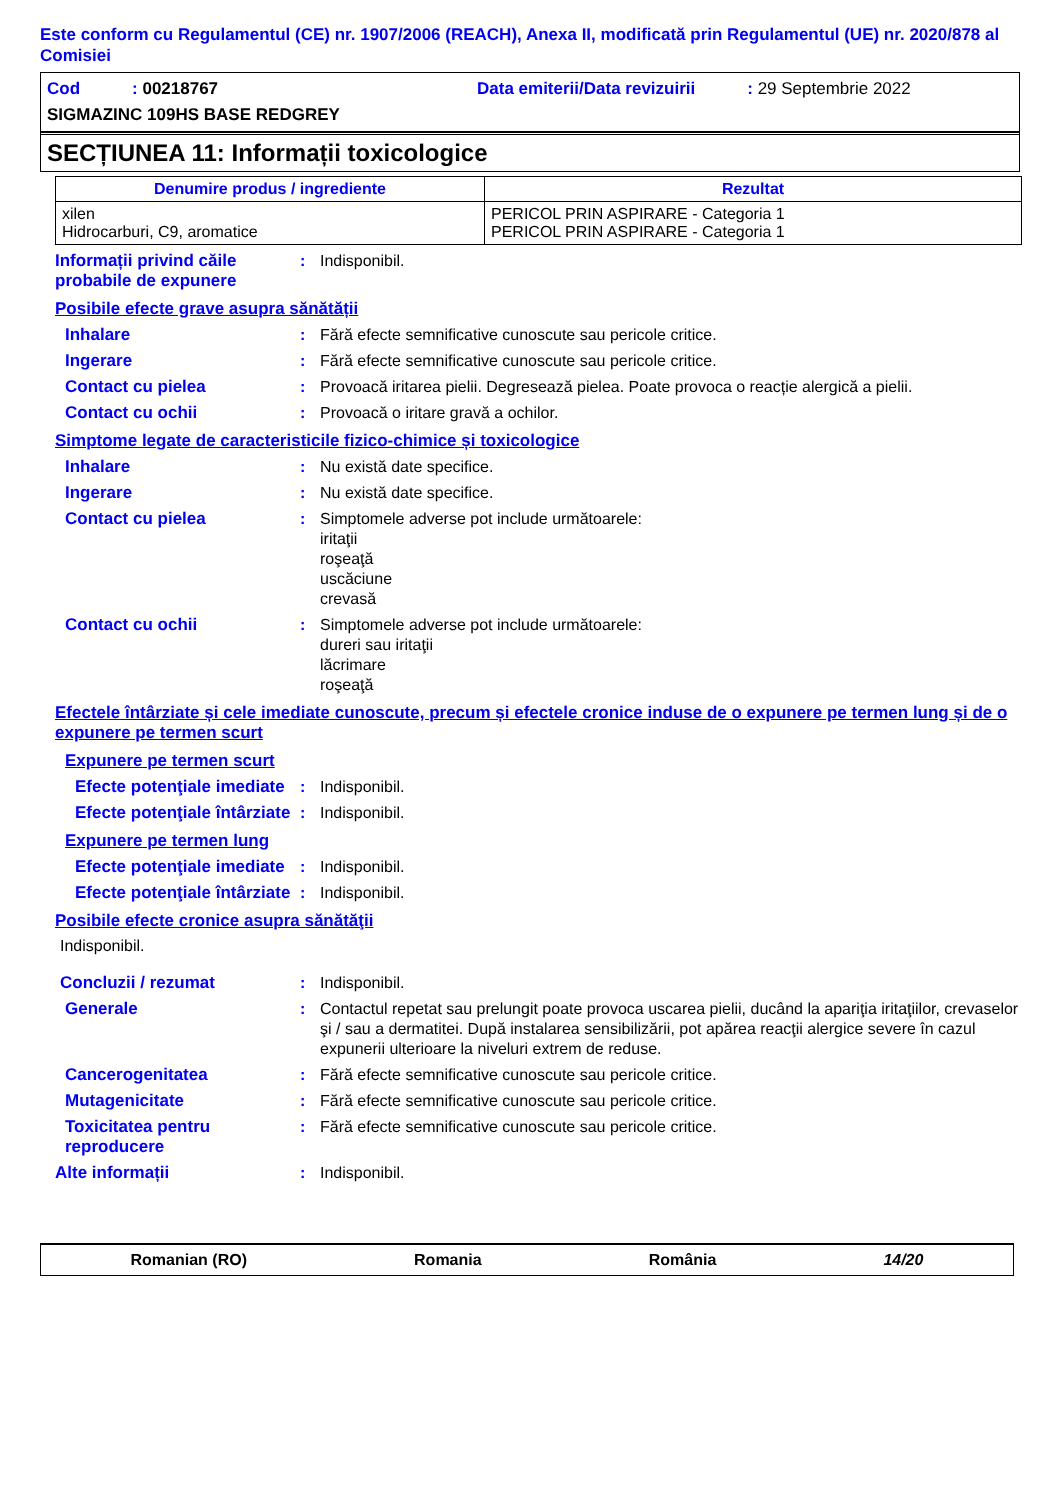Este conform cu Regulamentul (CE) nr. 1907/2006 (REACH), Anexa II, modificată prin Regulamentul (UE) nr. 2020/878 al Comisiei
Cod : 00218767
Data emiterii/Data revizuirii : 29 Septembrie 2022
SIGMAZINC 109HS BASE REDGREY
SECȚIUNEA 11: Informații toxicologice
| Denumire produs / ingrediente | Rezultat |
| --- | --- |
| xilen Hidrocarburi, C9, aromatice | PERICOL PRIN ASPIRARE - Categoria 1 PERICOL PRIN ASPIRARE - Categoria 1 |
Informații privind căile probabile de expunere
: Indisponibil.
Posibile efecte grave asupra sănătății
Inhalare : Fără efecte semnificative cunoscute sau pericole critice.
Ingerare : Fără efecte semnificative cunoscute sau pericole critice.
Contact cu pielea : Provoacă iritarea pielii. Degresează pielea. Poate provoca o reacție alergică a pielii.
Contact cu ochii : Provoacă o iritare gravă a ochilor.
Simptome legate de caracteristicile fizico-chimice și toxicologice
Inhalare : Nu există date specifice.
Ingerare : Nu există date specifice.
Contact cu pielea : Simptomele adverse pot include următoarele:
iritaţii
roşeaţă
uscăciune
crevasă
Contact cu ochii : Simptomele adverse pot include următoarele:
dureri sau iritaţii
lăcrimare
roşeaţă
Efectele întârziate și cele imediate cunoscute, precum și efectele cronice induse de o expunere pe termen lung și de o expunere pe termen scurt
Expunere pe termen scurt
Efecte potenţiale imediate
: Indisponibil.
Efecte potenţiale întârziate
: Indisponibil.
Expunere pe termen lung
Efecte potenţiale imediate
: Indisponibil.
Efecte potenţiale întârziate
: Indisponibil.
Posibile efecte cronice asupra sănătăţii
Indisponibil.
Concluzii / rezumat : Indisponibil.
Generale : Contactul repetat sau prelungit poate provoca uscarea pielii, ducând la apariţia iritaţiilor, crevaselor şi / sau a dermatitei. După instalarea sensibilizării, pot apărea reacţii alergice severe în cazul expunerii ulterioare la niveluri extrem de reduse.
Cancerogenitatea : Fără efecte semnificative cunoscute sau pericole critice.
Mutagenicitate : Fără efecte semnificative cunoscute sau pericole critice.
Toxicitatea pentru reproducere
: Fără efecte semnificative cunoscute sau pericole critice.
Alte informații : Indisponibil.
Romanian (RO) Romania România 14/20